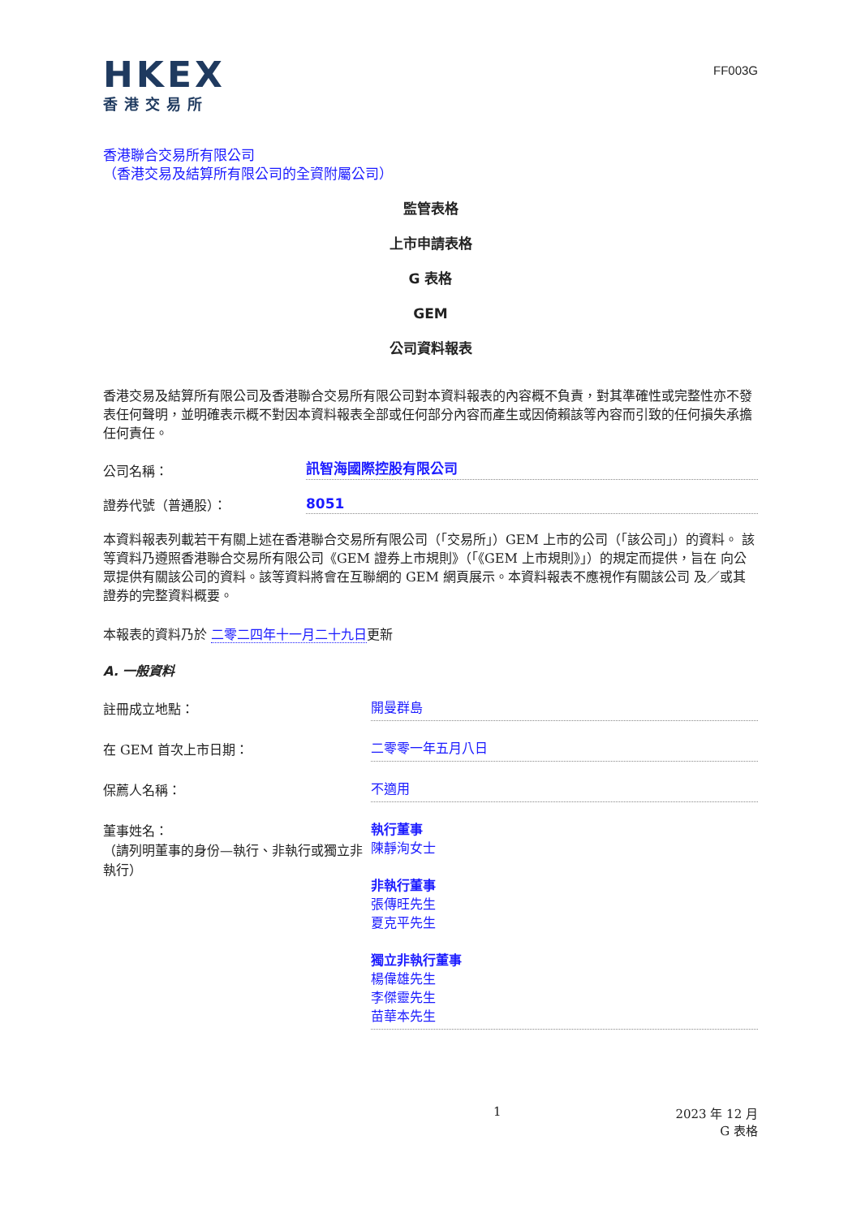HKEX
香港交易所
FF003G
香港聯合交易所有限公司
（香港交易及結算所有限公司的全資附屬公司）
監管表格
上市申請表格
G 表格
GEM
公司資料報表
香港交易及結算所有限公司及香港聯合交易所有限公司對本資料報表的內容概不負責，對其準確性或完整性亦不發 表任何聲明，並明確表示概不對因本資料報表全部或任何部分內容而產生或因倚賴該等內容而引致的任何損失承擔 任何責任。
公司名稱：
訊智海國際控股有限公司
證券代號（普通股）：
8051
本資料報表列載若干有關上述在香港聯合交易所有限公司（「交易所」）GEM 上市的公司（「該公司」）的資料。 該等資料乃遵照香港聯合交易所有限公司《GEM 證券上市規則》（「《GEM 上市規則》」）的規定而提供，旨在 向公眾提供有關該公司的資料。該等資料將會在互聯網的 GEM 網頁展示。本資料報表不應視作有關該公司 及／或其證券的完整資料概要。
本報表的資料乃於 二零二四年十一月二十九日更新
A. 一般資料
註冊成立地點：
開曼群島
在 GEM 首次上市日期：
二零零一年五月八日
保薦人名稱：
不適用
董事姓名：
（請列明董事的身份—執行、非執行或獨立非 執行）
執行董事
陳靜洵女士
非執行董事
張傳旺先生
夏克平先生
獨立非執行董事
楊偉雄先生
李傑靈先生
苗華本先生
1 2023 年 12 月
G 表格